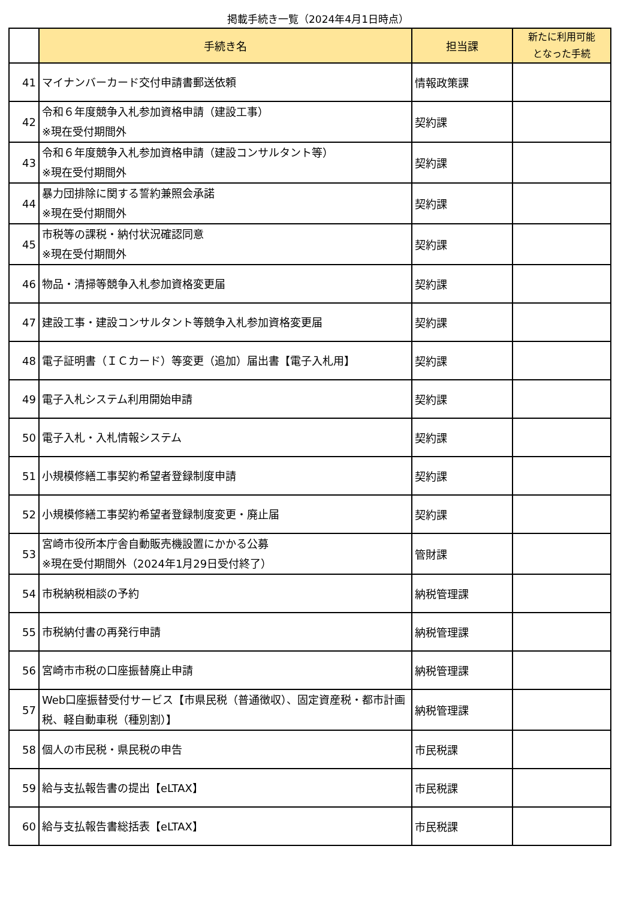掲載手続き一覧（2024年4月1日時点）
| | 手続き名 | 担当課 | 新たに利用可能 となった手続 |
| --- | --- | --- | --- |
| 41 | マイナンバーカード交付申請書郵送依頼 | 情報政策課 | |
| 42 | 令和６年度競争入札参加資格申請（建設工事） ※現在受付期間外 | 契約課 | |
| 43 | 令和６年度競争入札参加資格申請（建設コンサルタント等） ※現在受付期間外 | 契約課 | |
| 44 | 暴力団排除に関する誓約兼照会承諾 ※現在受付期間外 | 契約課 | |
| 45 | 市税等の課税・納付状況確認同意 ※現在受付期間外 | 契約課 | |
| 46 | 物品・清掃等競争入札参加資格変更届 | 契約課 | |
| 47 | 建設工事・建設コンサルタント等競争入札参加資格変更届 | 契約課 | |
| 48 | 電子証明書（ＩＣカード）等変更（追加）届出書【電子入札用】 | 契約課 | |
| 49 | 電子入札システム利用開始申請 | 契約課 | |
| 50 | 電子入札・入札情報システム | 契約課 | |
| 51 | 小規模修繕工事契約希望者登録制度申請 | 契約課 | |
| 52 | 小規模修繕工事契約希望者登録制度変更・廃止届 | 契約課 | |
| 53 | 宮崎市役所本庁舎自動販売機設置にかかる公募 ※現在受付期間外（2024年1月29日受付終了） | 管財課 | |
| 54 | 市税納税相談の予約 | 納税管理課 | |
| 55 | 市税納付書の再発行申請 | 納税管理課 | |
| 56 | 宮崎市市税の口座振替廃止申請 | 納税管理課 | |
| 57 | Web口座振替受付サービス【市県民税（普通徴収）、固定資産税・都市計画税、軽自動車税（種別割）】 | 納税管理課 | |
| 58 | 個人の市民税・県民税の申告 | 市民税課 | |
| 59 | 給与支払報告書の提出【eLTAX】 | 市民税課 | |
| 60 | 給与支払報告書総括表【eLTAX】 | 市民税課 | |